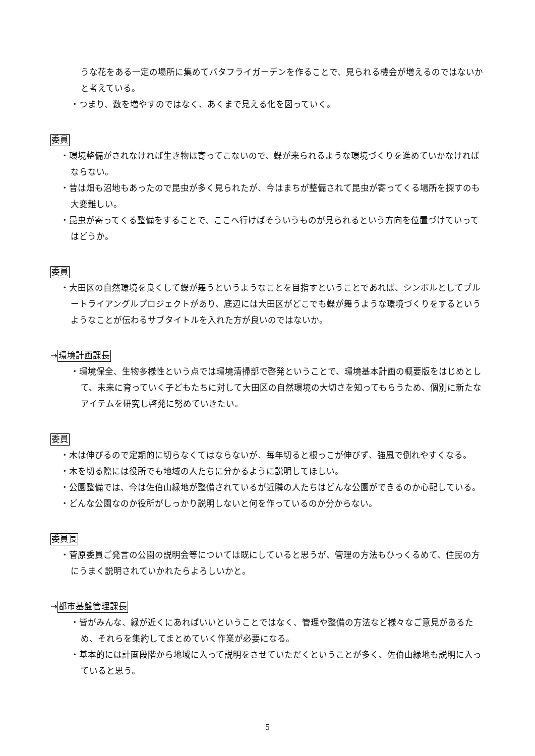うな花をある一定の場所に集めてバタフライガーデンを作ることで、見られる機会が増えるのではないかと考えている。
・つまり、数を増やすのではなく、あくまで見える化を図っていく。
委員
・環境整備がされなければ生き物は寄ってこないので、蝶が来られるような環境づくりを進めていかなければならない。
・昔は畑も沼地もあったので昆虫が多く見られたが、今はまちが整備されて昆虫が寄ってくる場所を探すのも大変難しい。
・昆虫が寄ってくる整備をすることで、ここへ行けばそういうものが見られるという方向を位置づけていってはどうか。
委員
・大田区の自然環境を良くして蝶が舞うというようなことを目指すということであれば、シンボルとしてブルートライアングルプロジェクトがあり、底辺には大田区がどこでも蝶が舞うような環境づくりをするというようなことが伝わるサブタイトルを入れた方が良いのではないか。
→環境計画課長
・環境保全、生物多様性という点では環境清掃部で啓発ということで、環境基本計画の概要版をはじめとして、未来に育っていく子どもたちに対して大田区の自然環境の大切さを知ってもらうため、個別に新たなアイテムを研究し啓発に努めていきたい。
委員
・木は伸びるので定期的に切らなくてはならないが、毎年切ると根っこが伸びず、強風で倒れやすくなる。
・木を切る際には役所でも地域の人たちに分かるように説明してほしい。
・公園整備では、今は佐伯山緑地が整備されているが近隣の人たちはどんな公園ができるのか心配している。
・どんな公園なのか役所がしっかり説明しないと何を作っているのか分からない。
委員長
・菅原委員ご発言の公園の説明会等については既にしていると思うが、管理の方法もひっくるめて、住民の方にうまく説明されていかれたらよろしいかと。
→都市基盤管理課長
・皆がみんな、緑が近くにあればいいということではなく、管理や整備の方法など様々なご意見があるため、それらを集約してまとめていく作業が必要になる。
・基本的には計画段階から地域に入って説明をさせていただくということが多く、佐伯山緑地も説明に入っていると思う。
5